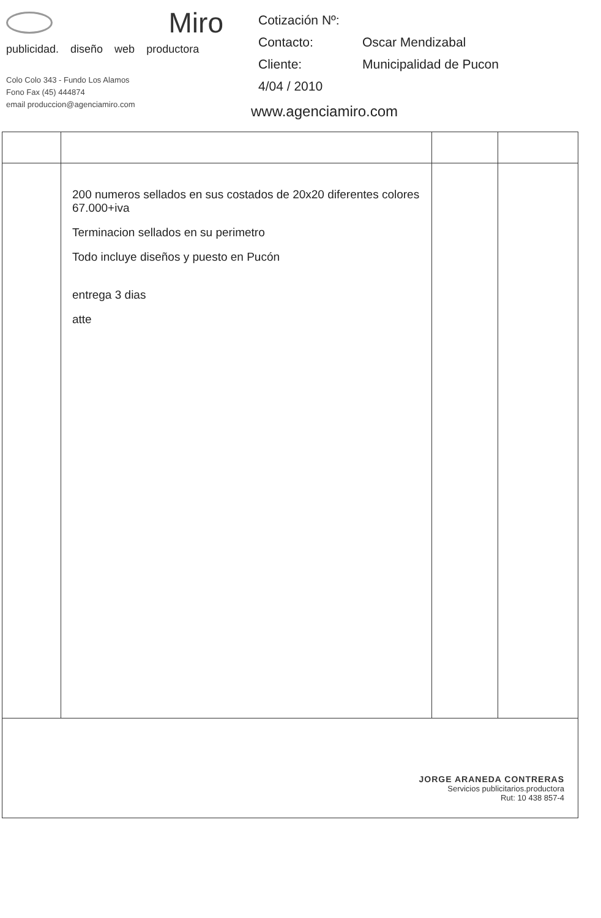Miro
publicidad. diseño web productora
Colo Colo 343 - Fundo Los Alamos
Fono Fax (45) 444874
email produccion@agenciamiro.com
| Cotización Nº: | |
| Contacto: | Oscar Mendizabal |
| Cliente: | Municipalidad de Pucon |
| 4/04 / 2010 | |
www.agenciamiro.com
| | 200 numeros sellados en sus costados de 20x20 diferentes colores 67.000+iva Terminacion sellados en su perimetro Todo incluye diseños y puesto en Pucón entrega 3 dias atte | | |
| JORGE ARANEDA CONTRERAS Servicios publicitarios.productora Rut: 10 438 857-4 | | | |